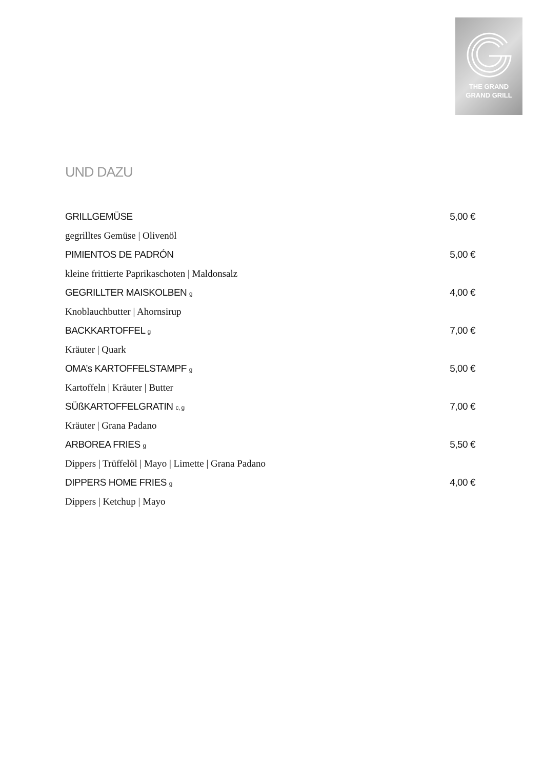THE GRAND
GRAND GRILL
UND DAZU
GRILLGEMÜSE 5,00 €
gegrilltes Gemüse | Olivenöl
PIMIENTOS DE PADRÓN 5,00 €
kleine frittierte Paprikaschoten | Maldonsalz
GEGRILLTER MAISKOLBEN g 4,00 €
Knoblauchbutter | Ahornsirup
BACKKARTOFFEL g 7,00 €
Kräuter | Quark
OMA’s KARTOFFELSTAMPF g 5,00 €
Kartoffeln | Kräuter | Butter
SÜßKARTOFFELGRATIN c, g 7,00 €
Kräuter | Grana Padano
ARBOREA FRIES g 5,50 €
Dippers | Trüffelöl | Mayo | Limette | Grana Padano
DIPPERS HOME FRIES g 4,00 €
Dippers | Ketchup | Mayo